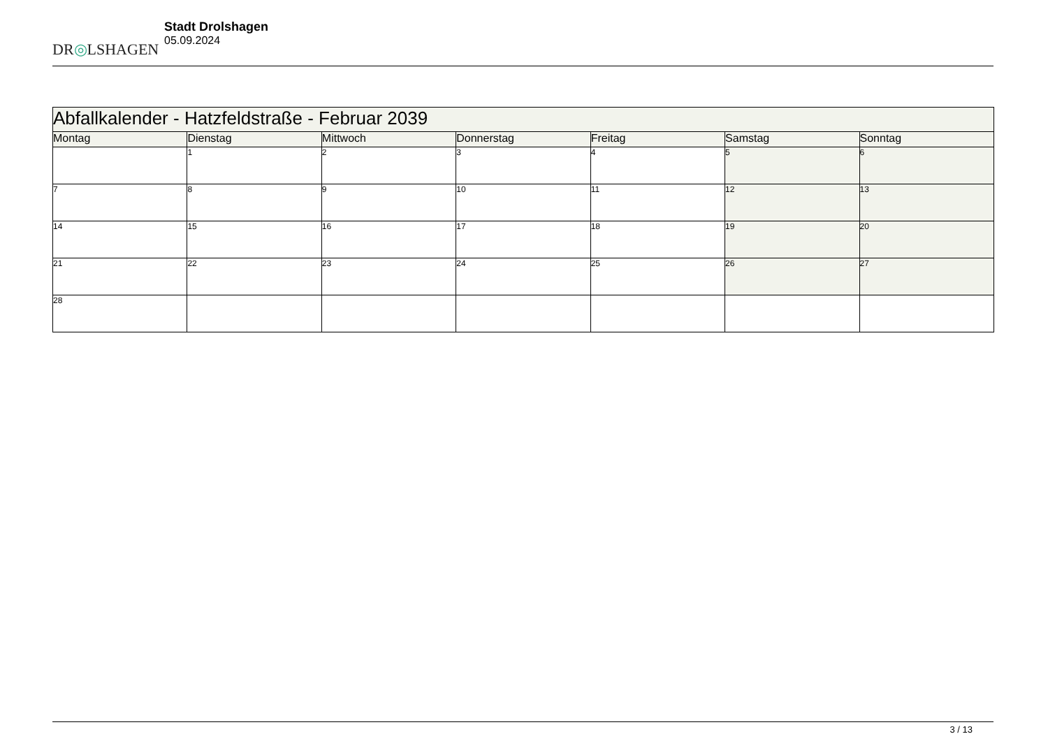DR◎LSHAGEN
Stadt Drolshagen
05.09.2024
| Abfallkalender - Hatzfeldstraße - Februar 2039 | | | | | | |
| --- | --- | --- | --- | --- | --- | --- |
| Montag | Dienstag | Mittwoch | Donnerstag | Freitag | Samstag | Sonntag |
| | 1 | 2 | 3 | 4 | 5 | 6 |
| 7 | 8 | 9 | 10 | 11 | 12 | 13 |
| 14 | 15 | 16 | 17 | 18 | 19 | 20 |
| 21 | 22 | 23 | 24 | 25 | 26 | 27 |
| 28 | | | | | | |
3 / 13